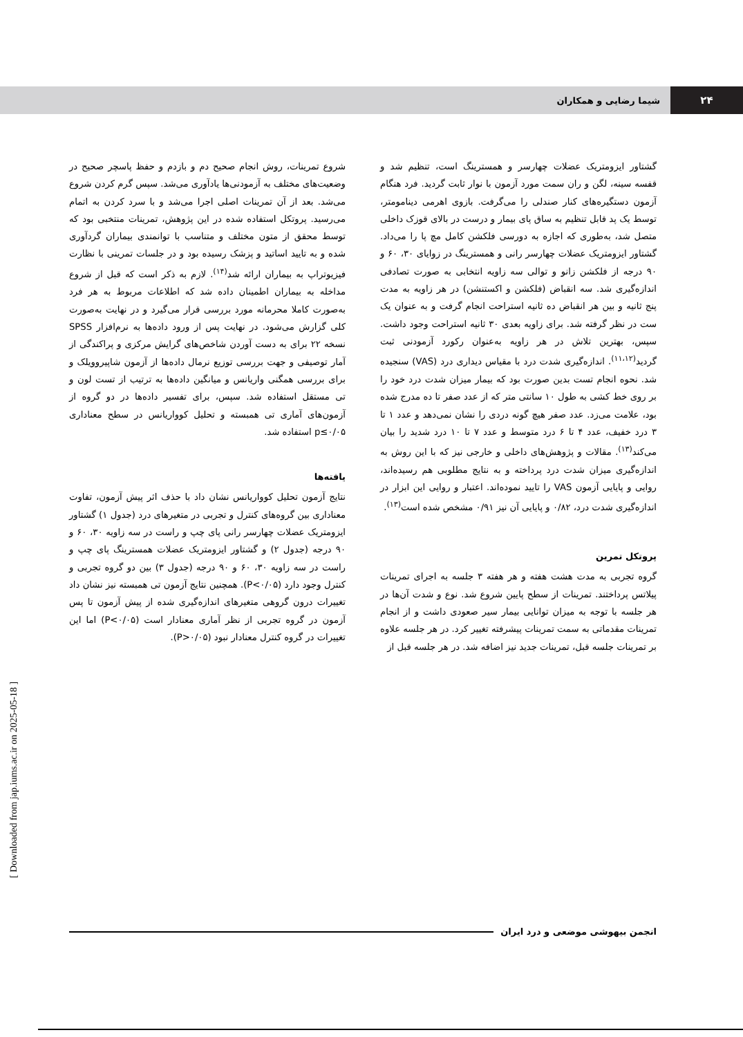۲۴
شیما رضایی و همکاران
گشتاور ایزومتریک عضلات چهارسر و همسترینگ است، تنظیم شد و قفسه سینه، لگن و ران سمت مورد آزمون با نوار ثابت گردید. فرد هنگام آزمون دستگیره‌های کنار صندلی را می‌گرفت. بازوی اهرمی دینامومتر، توسط یک پد قابل تنظیم به ساق پای بیمار و درست در بالای قوزک داخلی متصل شد، به‌طوری که اجازه به دورسی فلکشن کامل مچ پا را می‌داد. گشتاور ایزومتریک عضلات چهارسر رانی و همسترینگ در زوایای ۳۰، ۶۰ و ۹۰ درجه از فلکشن زانو و توالی سه زاویه انتخابی به صورت تصادفی اندازه‌گیری شد. سه انقباض (فلکشن و اکستنشن) در هر زاویه به مدت پنج ثانیه و بین هر انقباض ده ثانیه استراحت انجام گرفت و به عنوان یک ست در نظر گرفته شد. برای زاویه بعدی ۳۰ ثانیه استراحت وجود داشت. سپس، بهترین تلاش در هر زاویه به‌عنوان رکورد آزمودنی ثبت گردید<sup>(۱۱،۱۲)</sup>. اندازه‌گیری شدت درد با مقیاس دیداری درد (VAS) سنجیده شد. نحوه انجام تست بدین صورت بود که بیمار میزان شدت درد خود را بر روی خط کشی به طول ۱۰ سانتی متر که از عدد صفر تا ده مدرج شده بود، علامت می‌زد. عدد صفر هیچ گونه دردی را نشان نمی‌دهد و عدد ۱ تا ۳ درد خفیف، عدد ۴ تا ۶ درد متوسط و عدد ۷ تا ۱۰ درد شدید را بیان می‌کند<sup>(۱۳)</sup>. مقالات و پژوهش‌های داخلی و خارجی نیز که با این روش به اندازه‌گیری میزان شدت درد پرداخته و به نتایج مطلوبی هم رسیده‌اند، روایی و پایایی آزمون VAS را تایید نموده‌اند. اعتبار و روایی این ابزار در اندازه‌گیری شدت درد، ۰/۸۲ و پایایی آن نیز ۰/۹۱ مشخص شده است<sup>(۱۳)</sup>.
پروتکل تمرین
گروه تجربی به مدت هشت هفته و هر هفته ۳ جلسه به اجرای تمرینات پیلاتس پرداختند. تمرینات از سطح پایین شروع شد. نوع و شدت آن‌ها در هر جلسه با توجه به میزان توانایی بیمار سیر صعودی داشت و از انجام تمرینات مقدماتی به سمت تمرینات پیشرفته تغییر کرد. در هر جلسه علاوه بر تمرینات جلسه قبل، تمرینات جدید نیز اضافه شد. در هر جلسه قبل از
شروع تمرینات، روش انجام صحیح دم و بازدم و حفظ پاسچر صحیح در وضعیت‌های مختلف به آزمودنی‌ها یادآوری می‌شد. سپس گرم کردن شروع می‌شد. بعد از آن تمرینات اصلی اجرا می‌شد و با سرد کردن به اتمام می‌رسید. پروتکل استفاده شده در این پژوهش، تمرینات منتخبی بود که توسط محقق از متون مختلف و متناسب با توانمندی بیماران گردآوری شده و به تایید اساتید و پزشک رسیده بود و در جلسات تمرینی با نظارت فیزیوتراپ به بیماران ارائه شد<sup>(۱۴)</sup>. لازم به ذکر است که قبل از شروع مداخله به بیماران اطمینان داده شد که اطلاعات مربوط به هر فرد به‌صورت کاملا محرمانه مورد بررسی قرار می‌گیرد و در نهایت به‌صورت کلی گزارش می‌شود. در نهایت پس از ورود داده‌ها به نرم‌افزار SPSS نسخه ۲۲ برای به دست آوردن شاخص‌های گرایش مرکزی و پراکندگی از آمار توصیفی و جهت بررسی توزیع نرمال داده‌ها از آزمون شاپیروویلک و برای بررسی همگنی واریانس و میانگین داده‌ها به ترتیب از تست لون و تی مستقل استفاده شد. سپس، برای تفسیر داده‌ها در دو گروه از آزمون‌های آماری تی همبسته و تحلیل کوواریانس در سطح معناداری p≤۰/۰۵ استفاده شد.
یافته‌ها
نتایج آزمون تحلیل کوواریانس نشان داد با حذف اثر پیش آزمون، تفاوت معناداری بین گروه‌های کنترل و تجربی در متغیرهای درد (جدول ۱) گشتاور ایزومتریک عضلات چهارسر رانی پای چپ و راست در سه زاویه ۳۰، ۶۰ و ۹۰ درجه (جدول ۲) و گشتاور ایزومتریک عضلات همسترینگ پای چپ و راست در سه زاویه ۳۰، ۶۰ و ۹۰ درجه (جدول ۳) بین دو گروه تجربی و کنترل وجود دارد (P<۰/۰۵). همچنین نتایج آزمون تی همبسته نیز نشان داد تغییرات درون گروهی متغیرهای اندازه‌گیری شده از پیش آزمون تا پس آزمون در گروه تجربی از نظر آماری معنادار است (P<۰/۰۵) اما این تغییرات در گروه کنترل معنادار نبود (P>۰/۰۵).
انجمن بیهوشی موضعی و درد ایران
[ Downloaded from jap.iums.ac.ir on 2025-05-18 ]